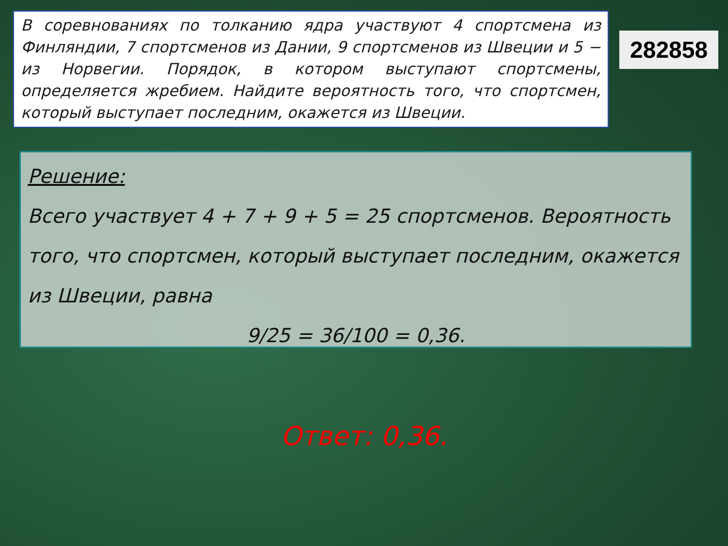В соревнованиях по толканию ядра участвуют 4 спортсмена из Финляндии, 7 спортсменов из Дании, 9 спортсменов из Швеции и 5 − из Норвегии. Порядок, в котором выступают спортсмены, определяется жребием. Найдите вероятность того, что спортсмен, который выступает последним, окажется из Швеции.
282858
Решение:
Всего участвует 4 + 7 + 9 + 5 = 25 спортсменов. Вероятность того, что спортсмен, который выступает последним, окажется из Швеции, равна
9/25 = 36/100 = 0,36.
Ответ: 0,36.